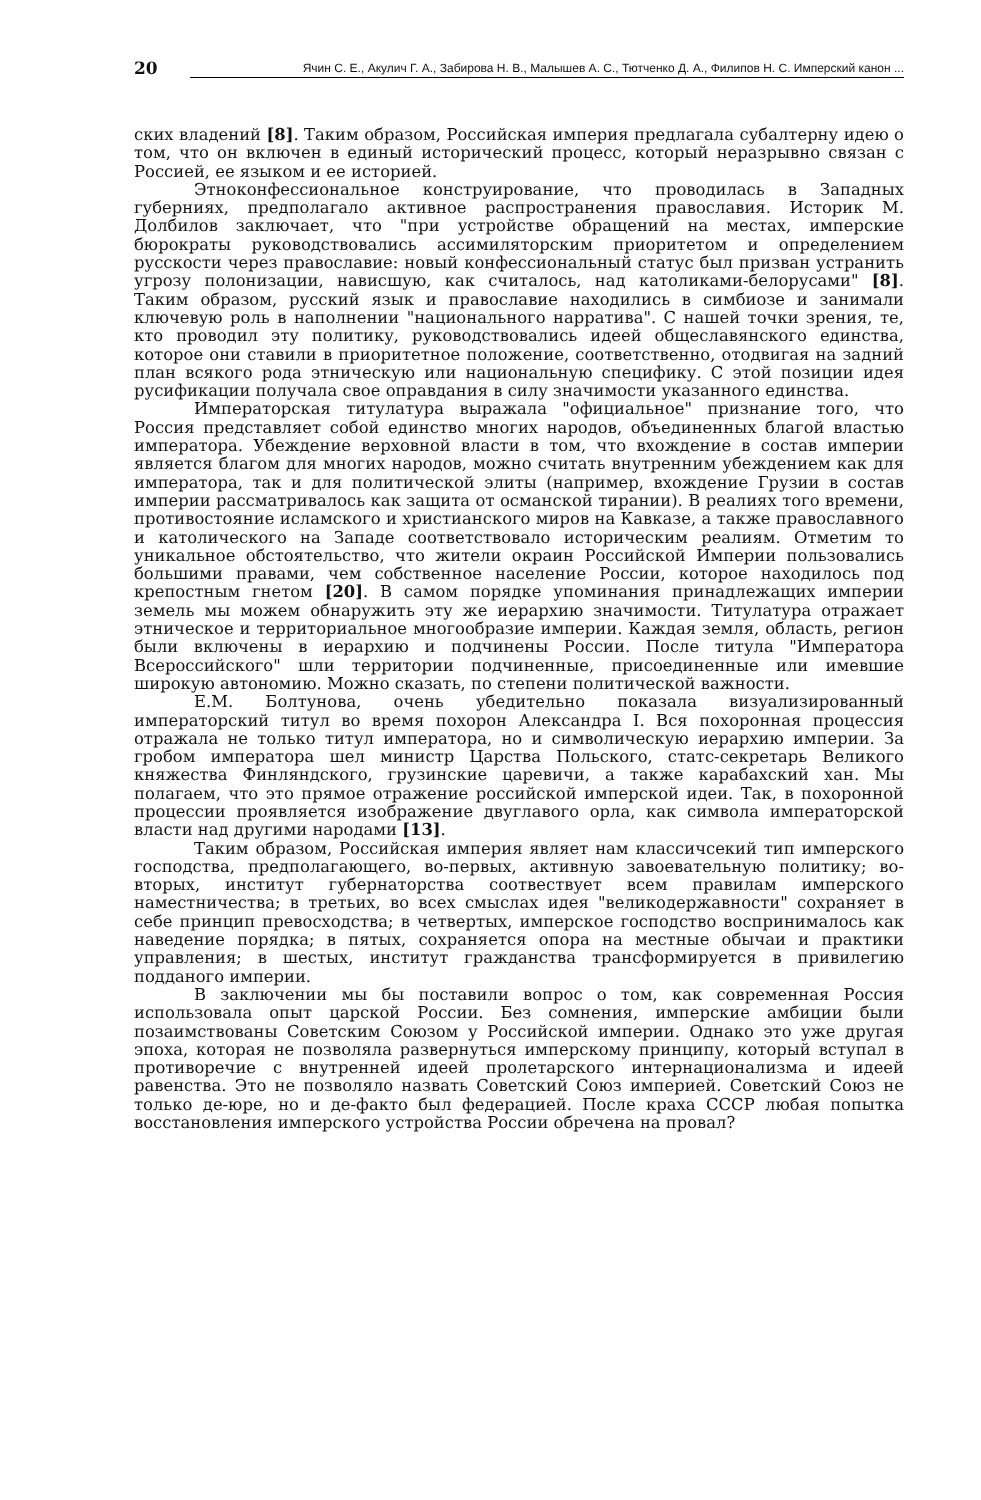20 Ячин С. Е., Акулич Г. А., Забирова Н. В., Малышев А. С., Тютченко Д. А., Филипов Н. С. Имперский канон ...
ских владений [8]. Таким образом, Российская империя предлагала субалтерну идею о том, что он включен в единый исторический процесс, который неразрывно связан с Россией, ее языком и ее историей.
Этноконфессиональное конструирование, что проводилась в Западных губерниях, предполагало активное распространения православия. Историк М. Долбилов заключает, что "при устройстве обращений на местах, имперские бюрократы руководствовались ассимиляторским приоритетом и определением русскости через православие: новый конфессиональный статус был призван устранить угрозу полонизации, нависшую, как считалось, над католиками-белорусами" [8]. Таким образом, русский язык и православие находились в симбиозе и занимали ключевую роль в наполнении "национального нарратива". С нашей точки зрения, те, кто проводил эту политику, руководствовались идеей общеславянского единства, которое они ставили в приоритетное положение, соответственно, отодвигая на задний план всякого рода этническую или национальную специфику. С этой позиции идея русификации получала свое оправдания в силу значимости указанного единства.
Императорская титулатура выражала "официальное" признание того, что Россия представляет собой единство многих народов, объединенных благой властью императора. Убеждение верховной власти в том, что вхождение в состав империи является благом для многих народов, можно считать внутренним убеждением как для императора, так и для политической элиты (например, вхождение Грузии в состав империи рассматривалось как защита от османской тирании). В реалиях того времени, противостояние исламского и христианского миров на Кавказе, а также православного и католического на Западе соответствовало историческим реалиям. Отметим то уникальное обстоятельство, что жители окраин Российской Империи пользовались большими правами, чем собственное население России, которое находилось под крепостным гнетом [20]. В самом порядке упоминания принадлежащих империи земель мы можем обнаружить эту же иерархию значимости. Титулатура отражает этническое и территориальное многообразие империи. Каждая земля, область, регион были включены в иерархию и подчинены России. После титула "Императора Всероссийского" шли территории подчиненные, присоединенные или имевшие широкую автономию. Можно сказать, по степени политической важности.
Е.М. Болтунова, очень убедительно показала визуализированный императорский титул во время похорон Александра I. Вся похоронная процессия отражала не только титул императора, но и символическую иерархию империи. За гробом императора шел министр Царства Польского, статс-секретарь Великого княжества Финляндского, грузинские царевичи, а также карабахский хан. Мы полагаем, что это прямое отражение российской имперской идеи. Так, в похоронной процессии проявляется изображение двуглавого орла, как символа императорской власти над другими народами [13].
Таким образом, Российская империя являет нам классичсекий тип имперского господства, предполагающего, во-первых, активную завоевательную политику; во-вторых, институт губернаторства соотвествует всем правилам имперского наместничества; в третьих, во всех смыслах идея "великодержавности" сохраняет в себе принцип превосходства; в четвертых, имперское господство воспринималось как наведение порядка; в пятых, сохраняется опора на местные обычаи и практики управления; в шестых, институт гражданства трансформируется в привилегию подданого империи.
В заключении мы бы поставили вопрос о том, как современная Россия использовала опыт царской России. Без сомнения, имперские амбиции были позаимствованы Советским Союзом у Российской империи. Однако это уже другая эпоха, которая не позволяла развернуться имперскому принципу, который вступал в противоречие с внутренней идеей пролетарского интернационализма и идеей равенства. Это не позволяло назвать Советский Союз империей. Советский Союз не только де-юре, но и де-факто был федерацией. После краха СССР любая попытка восстановления имперского устройства России обречена на провал?